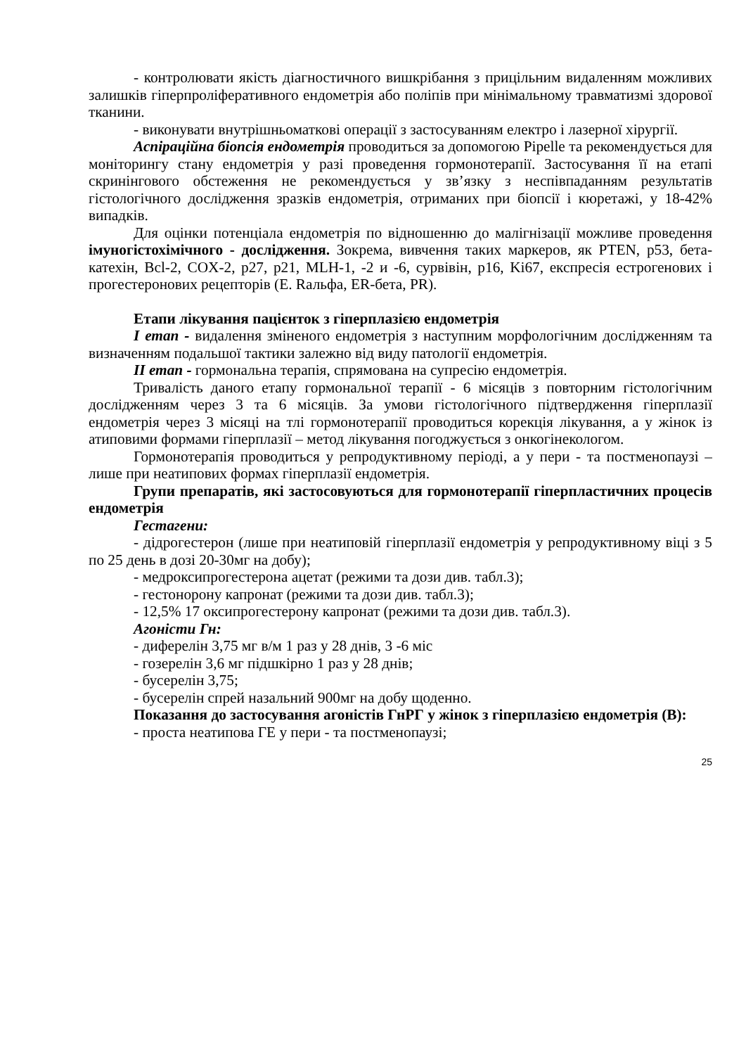- контролювати якість діагностичного вишкрібання з прицільним видаленням можливих залишків гіперпроліферативного ендометрія або поліпів при мінімальному травматизмі здорової тканини.
- виконувати внутрішньоматкові операції з застосуванням електро і лазерної хірургії.
Аспіраційна біопсія ендометрія проводиться за допомогою Pipelle та рекомендується для моніторингу стану ендометрія у разі проведення гормонотерапії. Застосування її на етапі скринінгового обстеження не рекомендується у зв’язку з неспівпаданням результатів гістологічного дослідження зразків ендометрія, отриманих при біопсії і кюретажі, у 18-42% випадків.
Для оцінки потенціала ендометрія по відношенню до малігнізації можливе проведення імуногістохімічного - дослідження. Зокрема, вивчення таких маркеров, як PTEN, p53, бета-катехін, Bcl-2, COX-2, p27, p21, MLH-1, -2 и -6, сурвівін, p16, Ki67, експресія естрогенових і прогестеронових рецепторів (E. Rальфа, ER-бета, PR).
Етапи лікування пацієнток з гіперплазією ендометрія
І етап - видалення зміненого ендометрія з наступним морфологічним дослідженням та визначенням подальшої тактики залежно від виду патології ендометрія.
ІІ етап - гормональна терапія, спрямована на супресію ендометрія.
Тривалість даного етапу гормональної терапії - 6 місяців з повторним гістологічним дослідженням через 3 та 6 місяців. За умови гістологічного підтвердження гіперплазії ендометрія через 3 місяці на тлі гормонотерапії проводиться корекція лікування, а у жінок із атиповими формами гіперплазії – метод лікування погоджується з онкогінекологом.
Гормонотерапія проводиться у репродуктивному періоді, а у пери - та постменопаузі – лише при неатипових формах гіперплазії ендометрія.
Групи препаратів, які застосовуються для гормонотерапії гіперпластичних процесів ендометрія
Гестагени:
- дідрогестерон (лише при неатиповій гіперплазії ендометрія у репродуктивному віці з 5 по 25 день в дозі 20-30мг на добу);
- медроксипрогестерона ацетат (режими та дози див. табл.3);
- гестонорону капронат (режими та дози див. табл.3);
- 12,5% 17 оксипрогестерону капронат (режими та дози див. табл.3).
Агоністи Гн:
- диферелін 3,75 мг в/м 1 раз у 28 днів, 3 -6 міс
- гозерелін 3,6 мг підшкірно 1 раз у 28 днів;
- бусерелін 3,75;
- бусерелін спрей назальний 900мг на добу щоденно.
Показання до застосування агоністів ГнРГ у жінок з гіперплазією ендометрія (В):
- проста неатипова ГЕ у пери - та постменопаузі;
25